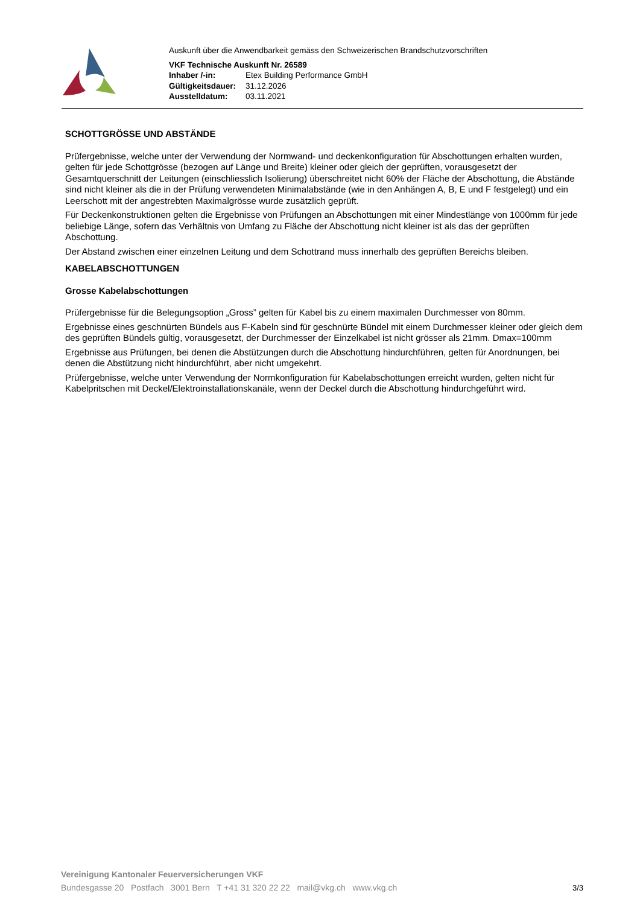Auskunft über die Anwendbarkeit gemäss den Schweizerischen Brandschutzvorschriften
VKF Technische Auskunft Nr. 26589
| Inhaber /-in: | Etex Building Performance GmbH |
| Gültigkeitsdauer: | 31.12.2026 |
| Ausstelldatum: | 03.11.2021 |
SCHOTTGRÖSSE UND ABSTÄNDE
Prüfergebnisse, welche unter der Verwendung der Normwand- und deckenkonfiguration für Abschottungen erhalten wurden, gelten für jede Schottgrösse (bezogen auf Länge und Breite) kleiner oder gleich der geprüften, vorausgesetzt der Gesamtquerschnitt der Leitungen (einschliesslich Isolierung) überschreitet nicht 60% der Fläche der Abschottung, die Abstände sind nicht kleiner als die in der Prüfung verwendeten Minimalabstände (wie in den Anhängen A, B, E und F festgelegt) und ein Leerschott mit der angestrebten Maximalgrösse wurde zusätzlich geprüft.
Für Deckenkonstruktionen gelten die Ergebnisse von Prüfungen an Abschottungen mit einer Mindestlänge von 1000mm für jede beliebige Länge, sofern das Verhältnis von Umfang zu Fläche der Abschottung nicht kleiner ist als das der geprüften Abschottung.
Der Abstand zwischen einer einzelnen Leitung und dem Schottrand muss innerhalb des geprüften Bereichs bleiben.
KABELABSCHOTTUNGEN
Grosse Kabelabschottungen
Prüfergebnisse für die Belegungsoption „Gross” gelten für Kabel bis zu einem maximalen Durchmesser von 80mm.
Ergebnisse eines geschnürten Bündels aus F-Kabeln sind für geschnürte Bündel mit einem Durchmesser kleiner oder gleich dem des geprüften Bündels gültig, vorausgesetzt, der Durchmesser der Einzelkabel ist nicht grösser als 21mm. Dmax=100mm
Ergebnisse aus Prüfungen, bei denen die Abstützungen durch die Abschottung hindurchführen, gelten für Anordnungen, bei denen die Abstützung nicht hindurchführt, aber nicht umgekehrt.
Prüfergebnisse, welche unter Verwendung der Normkonfiguration für Kabelabschottungen erreicht wurden, gelten nicht für Kabelpritschen mit Deckel/Elektroinstallationskanäle, wenn der Deckel durch die Abschottung hindurchgeführt wird.
Vereinigung Kantonaler Feuerversicherungen VKF
Bundesgasse 20 Postfach 3001 Bern T +41 31 320 22 22 mail@vkg.ch www.vkg.ch
3/3